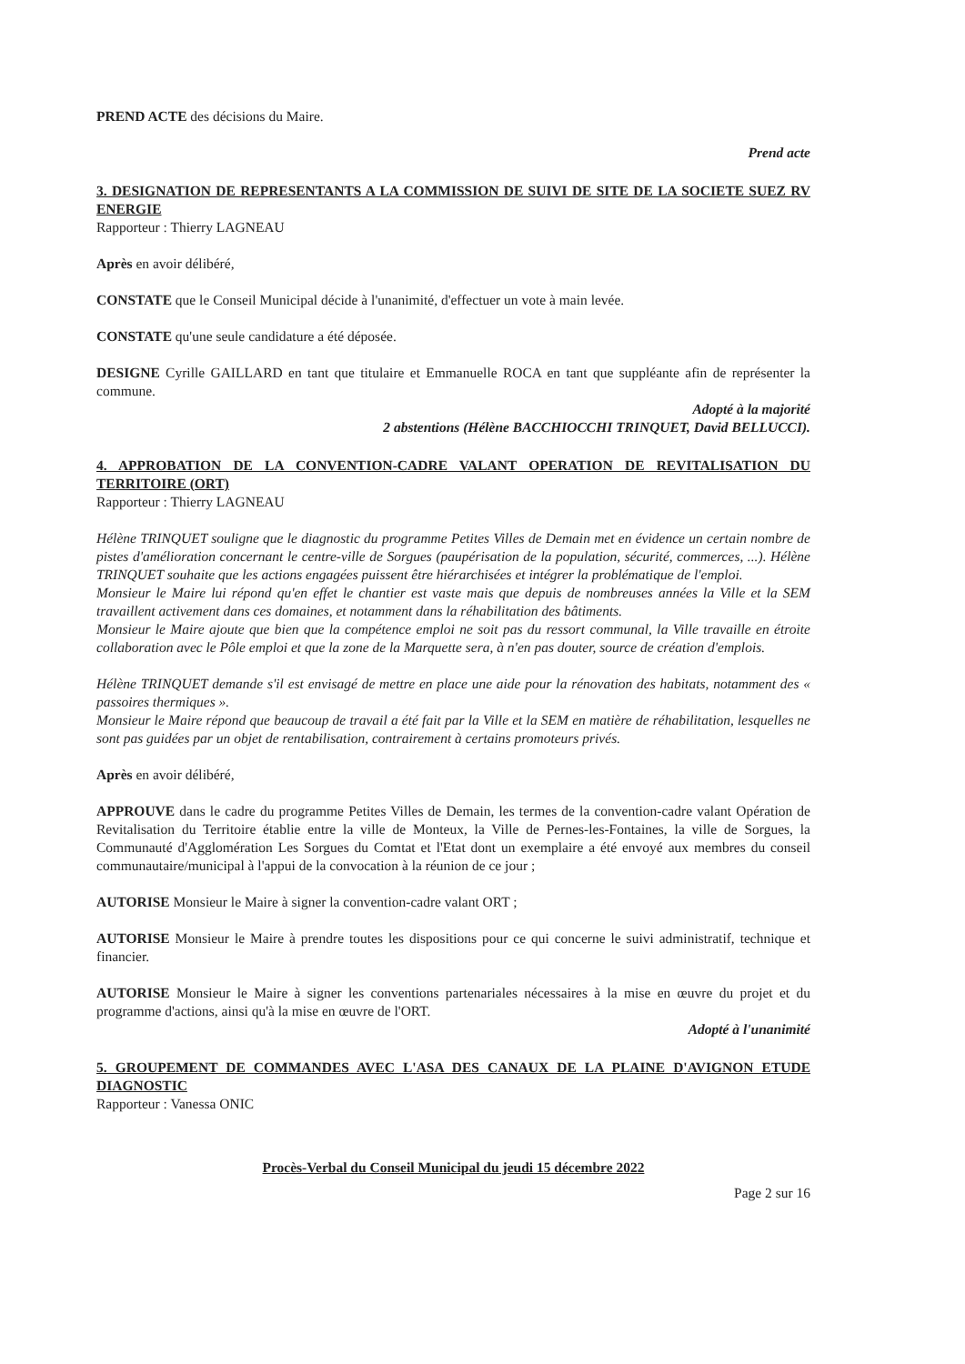PREND ACTE des décisions du Maire.
Prend acte
3. DESIGNATION DE REPRESENTANTS A LA COMMISSION DE SUIVI DE SITE DE LA SOCIETE SUEZ RV ENERGIE
Rapporteur : Thierry LAGNEAU
Après en avoir délibéré,
CONSTATE que le Conseil Municipal décide à l'unanimité, d'effectuer un vote à main levée.
CONSTATE qu'une seule candidature a été déposée.
DESIGNE Cyrille GAILLARD en tant que titulaire et Emmanuelle ROCA en tant que suppléante afin de représenter la commune.
Adopté à la majorité
2 abstentions (Hélène BACCHIOCCHI TRINQUET, David BELLUCCI).
4. APPROBATION DE LA CONVENTION-CADRE VALANT OPERATION DE REVITALISATION DU TERRITOIRE (ORT)
Rapporteur : Thierry LAGNEAU
Hélène TRINQUET souligne que le diagnostic du programme Petites Villes de Demain met en évidence un certain nombre de pistes d'amélioration concernant le centre-ville de Sorgues (paupérisation de la population, sécurité, commerces, ...). Hélène TRINQUET souhaite que les actions engagées puissent être hiérarchisées et intégrer la problématique de l'emploi.
Monsieur le Maire lui répond qu'en effet le chantier est vaste mais que depuis de nombreuses années la Ville et la SEM travaillent activement dans ces domaines, et notamment dans la réhabilitation des bâtiments.
Monsieur le Maire ajoute que bien que la compétence emploi ne soit pas du ressort communal, la Ville travaille en étroite collaboration avec le Pôle emploi et que la zone de la Marquette sera, à n'en pas douter, source de création d'emplois.
Hélène TRINQUET demande s'il est envisagé de mettre en place une aide pour la rénovation des habitats, notamment des « passoires thermiques ».
Monsieur le Maire répond que beaucoup de travail a été fait par la Ville et la SEM en matière de réhabilitation, lesquelles ne sont pas guidées par un objet de rentabilisation, contrairement à certains promoteurs privés.
Après en avoir délibéré,
APPROUVE dans le cadre du programme Petites Villes de Demain, les termes de la convention-cadre valant Opération de Revitalisation du Territoire établie entre la ville de Monteux, la Ville de Pernes-les-Fontaines, la ville de Sorgues, la Communauté d'Agglomération Les Sorgues du Comtat et l'Etat dont un exemplaire a été envoyé aux membres du conseil communautaire/municipal à l'appui de la convocation à la réunion de ce jour ;
AUTORISE Monsieur le Maire à signer la convention-cadre valant ORT ;
AUTORISE Monsieur le Maire à prendre toutes les dispositions pour ce qui concerne le suivi administratif, technique et financier.
AUTORISE Monsieur le Maire à signer les conventions partenariales nécessaires à la mise en œuvre du projet et du programme d'actions, ainsi qu'à la mise en œuvre de l'ORT.
Adopté à l'unanimité
5. GROUPEMENT DE COMMANDES AVEC L'ASA DES CANAUX DE LA PLAINE D'AVIGNON ETUDE DIAGNOSTIC
Rapporteur : Vanessa ONIC
Procès-Verbal du Conseil Municipal du jeudi 15 décembre 2022
Page 2 sur 16